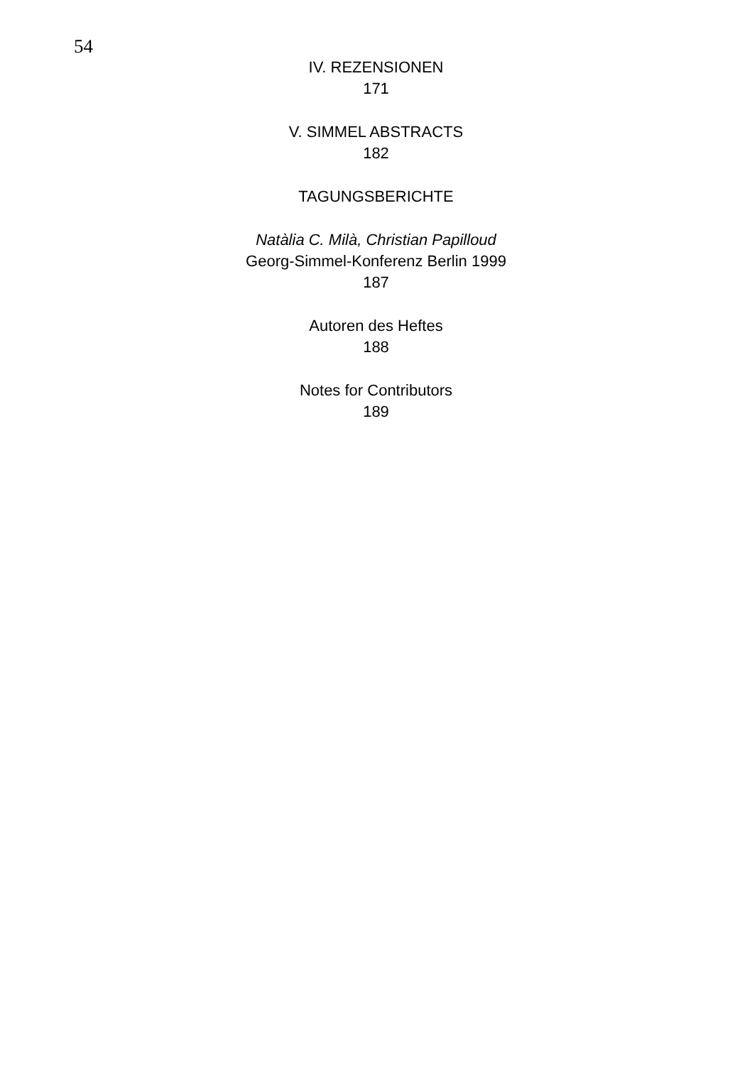54
IV. REZENSIONEN
171
V. SIMMEL ABSTRACTS
182
TAGUNGSBERICHTE
Natàlia C. Milà, Christian Papilloud
Georg-Simmel-Konferenz Berlin 1999
187
Autoren des Heftes
188
Notes for Contributors
189